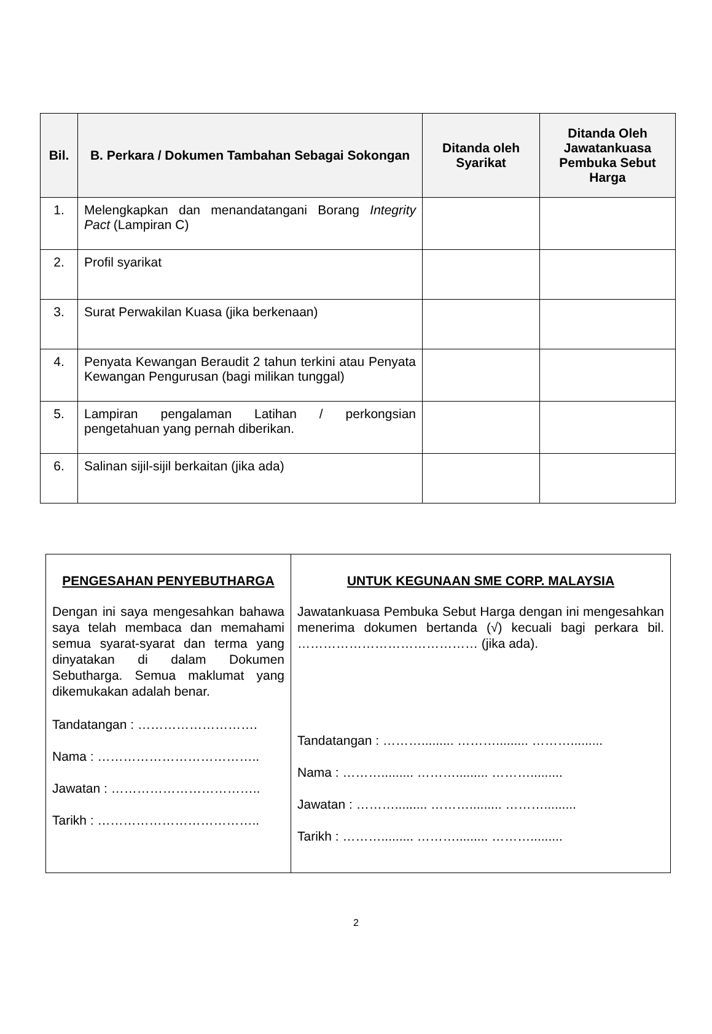| Bil. | B. Perkara / Dokumen Tambahan Sebagai Sokongan | Ditanda oleh Syarikat | Ditanda Oleh Jawatankuasa Pembuka Sebut Harga |
| --- | --- | --- | --- |
| 1. | Melengkapkan dan menandatangani Borang Integrity Pact (Lampiran C) | | |
| 2. | Profil syarikat | | |
| 3. | Surat Perwakilan Kuasa (jika berkenaan) | | |
| 4. | Penyata Kewangan Beraudit 2 tahun terkini atau Penyata Kewangan Pengurusan (bagi milikan tunggal) | | |
| 5. | Lampiran pengalaman Latihan / perkongsian pengetahuan yang pernah diberikan. | | |
| 6. | Salinan sijil-sijil berkaitan (jika ada) | | |
| PENGESAHAN PENYEBUTHARGA Dengan ini saya mengesahkan bahawa saya telah membaca dan memahami semua syarat-syarat dan terma yang dinyatakan di dalam Dokumen Sebutharga. Semua maklumat yang dikemukakan adalah benar. Tandatangan : ………………………. Nama : ……………………………….. Jawatan : …………………………….. Tarikh : ……………………………….. | UNTUK KEGUNAAN SME CORP. MALAYSIA Jawatankuasa Pembuka Sebut Harga dengan ini mengesahkan menerima dokumen bertanda (√) kecuali bagi perkara bil. …………………………………… (jika ada). Tandatangan : ………......... ………......... ………......... Nama : ………......... ………......... ………......... Jawatan : ………......... ………......... ………......... Tarikh : ………......... ………......... ………......... |
2